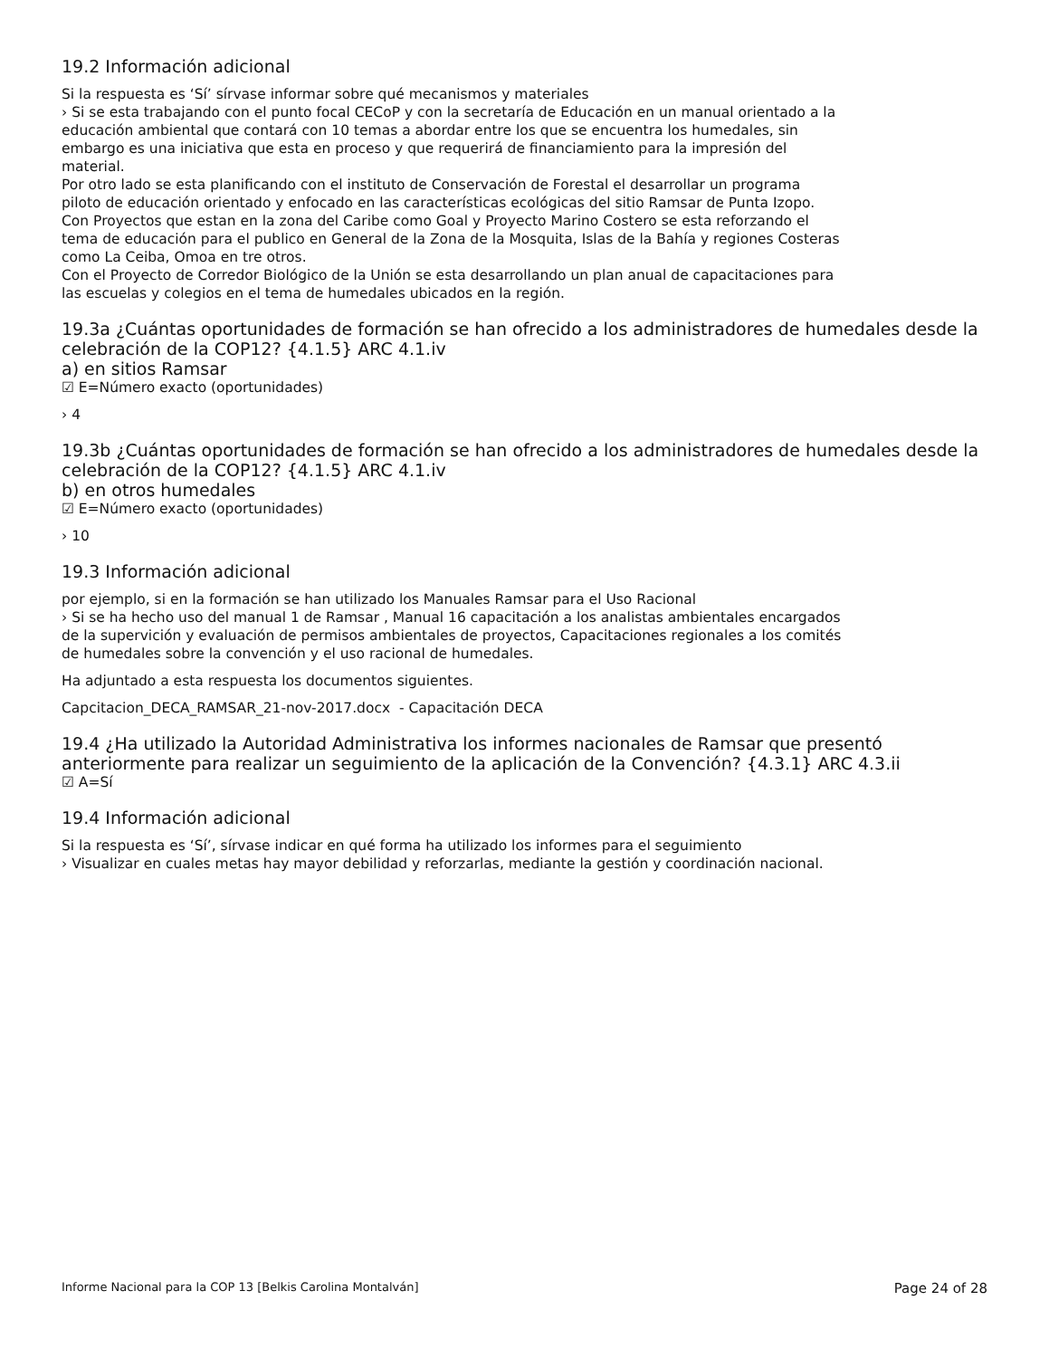19.2 Información adicional
Si la respuesta es ‘Sí’ sírvase informar sobre qué mecanismos y materiales
› Si se esta trabajando con el punto focal CECoP y con la secretaría de Educación en un manual orientado a la
educación ambiental que contará con 10 temas a abordar entre los que se encuentra los humedales, sin
embargo es una iniciativa que esta en proceso y que requerirá de financiamiento para la impresión del
material.
Por otro lado se esta planificando con el instituto de Conservación de Forestal el desarrollar un programa
piloto de educación orientado y enfocado en las características ecológicas del sitio Ramsar de Punta Izopo.
Con Proyectos que estan en la zona del Caribe como Goal y Proyecto Marino Costero se esta reforzando el
tema de educación para el publico en General de la Zona de la Mosquita, Islas de la Bahía y regiones Costeras
como La Ceiba, Omoa en tre otros.
Con el Proyecto de Corredor Biológico de la Unión se esta desarrollando un plan anual de capacitaciones para
las escuelas y colegios en el tema de humedales ubicados en la región.
19.3a ¿Cuántas oportunidades de formación se han ofrecido a los administradores de humedales desde la celebración de la COP12? {4.1.5} ARC 4.1.iv
a) en sitios Ramsar
☑ E=Número exacto (oportunidades)
› 4
19.3b ¿Cuántas oportunidades de formación se han ofrecido a los administradores de humedales desde la celebración de la COP12? {4.1.5} ARC 4.1.iv
b) en otros humedales
☑ E=Número exacto (oportunidades)
› 10
19.3 Información adicional
por ejemplo, si en la formación se han utilizado los Manuales Ramsar para el Uso Racional
› Si se ha hecho uso del manual 1 de Ramsar , Manual 16 capacitación a los analistas ambientales encargados
de la supervición y evaluación de permisos ambientales de proyectos, Capacitaciones regionales a los comités
de humedales sobre la convención y el uso racional de humedales.
Ha adjuntado a esta respuesta los documentos siguientes.
Capcitacion_DECA_RAMSAR_21-nov-2017.docx - Capacitación DECA
19.4 ¿Ha utilizado la Autoridad Administrativa los informes nacionales de Ramsar que presentó anteriormente para realizar un seguimiento de la aplicación de la Convención? {4.3.1} ARC 4.3.ii
☑ A=Sí
19.4 Información adicional
Si la respuesta es ‘Sí’, sírvase indicar en qué forma ha utilizado los informes para el seguimiento
› Visualizar en cuales metas hay mayor debilidad y reforzarlas, mediante la gestión y coordinación nacional.
Informe Nacional para la COP 13 [Belkis Carolina Montalván] Page 24 of 28